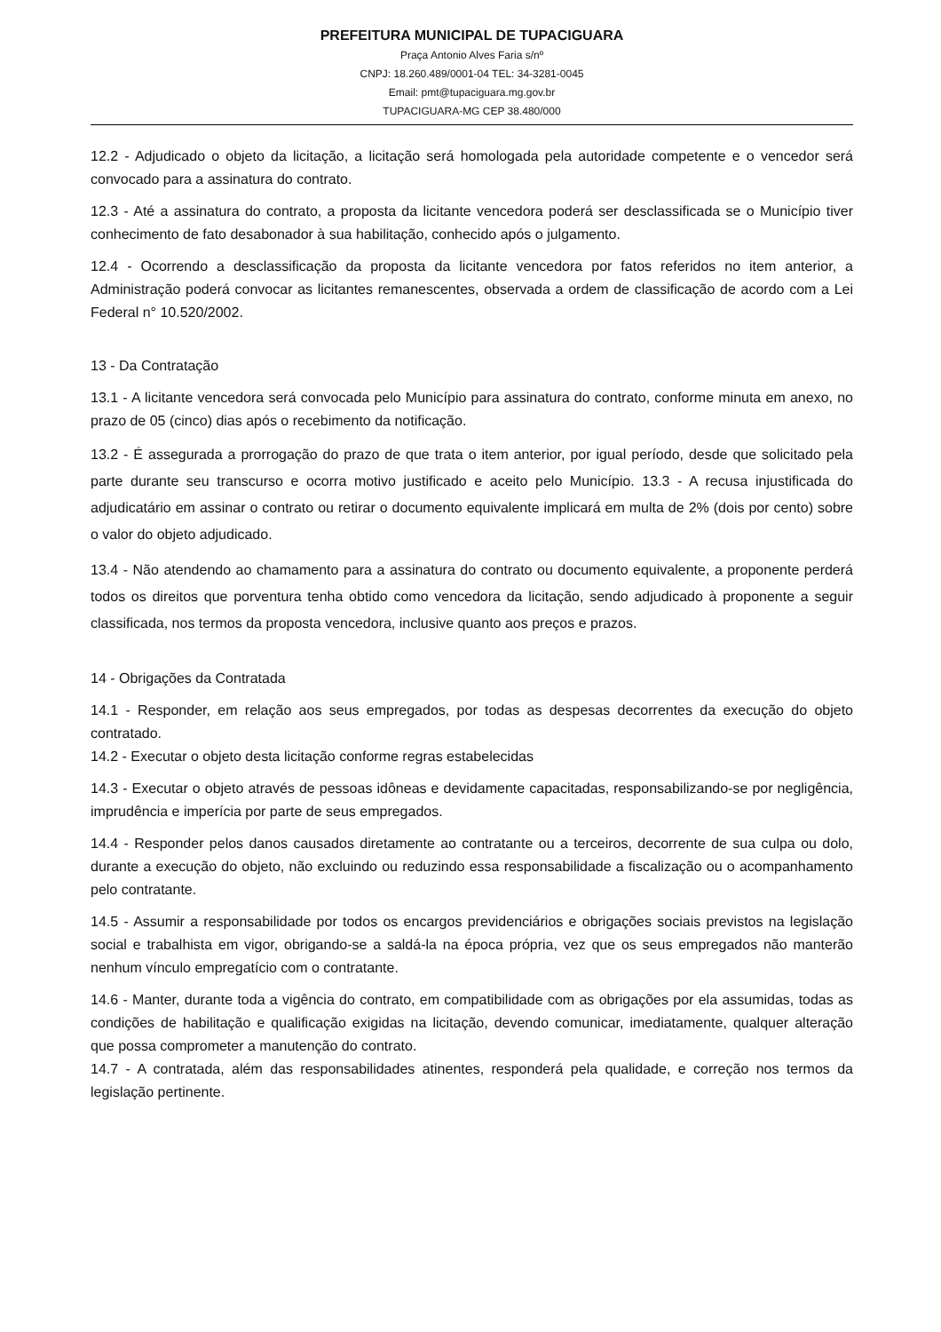PREFEITURA MUNICIPAL DE TUPACIGUARA
Praça Antonio Alves Faria s/nº
CNPJ: 18.260.489/0001-04 TEL: 34-3281-0045
Email: pmt@tupaciguara.mg.gov.br
TUPACIGUARA-MG CEP 38.480/000
12.2 - Adjudicado o objeto da licitação, a licitação será homologada pela autoridade competente e o vencedor será convocado para a assinatura do contrato.
12.3 - Até a assinatura do contrato, a proposta da licitante vencedora poderá ser desclassificada se o Município tiver conhecimento de fato desabonador à sua habilitação, conhecido após o julgamento.
12.4 - Ocorrendo a desclassificação da proposta da licitante vencedora por fatos referidos no item anterior, a Administração poderá convocar as licitantes remanescentes, observada a ordem de classificação de acordo com a Lei Federal n° 10.520/2002.
13 - Da Contratação
13.1 - A licitante vencedora será convocada pelo Município para assinatura do contrato, conforme minuta em anexo, no prazo de 05 (cinco) dias após o recebimento da notificação.
13.2 - É assegurada a prorrogação do prazo de que trata o item anterior, por igual período, desde que solicitado pela parte durante seu transcurso e ocorra motivo justificado e aceito pelo Município. 13.3 - A recusa injustificada do adjudicatário em assinar o contrato ou retirar o documento equivalente implicará em multa de 2% (dois por cento) sobre o valor do objeto adjudicado.
13.4 - Não atendendo ao chamamento para a assinatura do contrato ou documento equivalente, a proponente perderá todos os direitos que porventura tenha obtido como vencedora da licitação, sendo adjudicado à proponente a seguir classificada, nos termos da proposta vencedora, inclusive quanto aos preços e prazos.
14 - Obrigações da Contratada
14.1 - Responder, em relação aos seus empregados, por todas as despesas decorrentes da execução do objeto contratado.
14.2 - Executar o objeto desta licitação conforme regras estabelecidas
14.3 - Executar o objeto através de pessoas idôneas e devidamente capacitadas, responsabilizando-se por negligência, imprudência e imperícia por parte de seus empregados.
14.4 - Responder pelos danos causados diretamente ao contratante ou a terceiros, decorrente de sua culpa ou dolo, durante a execução do objeto, não excluindo ou reduzindo essa responsabilidade a fiscalização ou o acompanhamento pelo contratante.
14.5 - Assumir a responsabilidade por todos os encargos previdenciários e obrigações sociais previstos na legislação social e trabalhista em vigor, obrigando-se a saldá-la na época própria, vez que os seus empregados não manterão nenhum vínculo empregatício com o contratante.
14.6 - Manter, durante toda a vigência do contrato, em compatibilidade com as obrigações por ela assumidas, todas as condições de habilitação e qualificação exigidas na licitação, devendo comunicar, imediatamente, qualquer alteração que possa comprometer a manutenção do contrato.
14.7 - A contratada, além das responsabilidades atinentes, responderá pela qualidade, e correção nos termos da legislação pertinente.